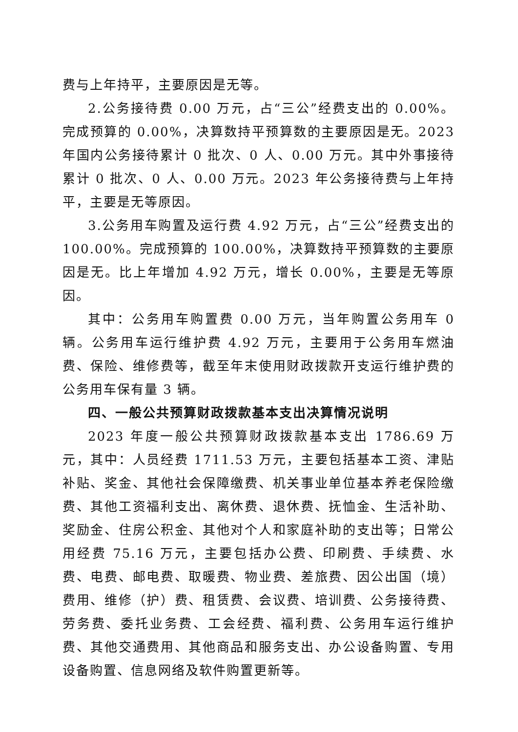费与上年持平，主要原因是无等。
2.公务接待费 0.00 万元，占“三公”经费支出的 0.00%。完成预算的 0.00%，决算数持平预算数的主要原因是无。2023 年国内公务接待累计 0 批次、0 人、0.00 万元。其中外事接待累计 0 批次、0 人、0.00 万元。2023 年公务接待费与上年持平，主要是无等原因。
3.公务用车购置及运行费 4.92 万元，占“三公”经费支出的 100.00%。完成预算的 100.00%，决算数持平预算数的主要原因是无。比上年增加 4.92 万元，增长 0.00%，主要是无等原因。
其中：公务用车购置费 0.00 万元，当年购置公务用车 0 辆。公务用车运行维护费 4.92 万元，主要用于公务用车燃油费、保险、维修费等，截至年末使用财政拨款开支运行维护费的公务用车保有量 3 辆。
四、一般公共预算财政拨款基本支出决算情况说明
2023 年度一般公共预算财政拨款基本支出 1786.69 万元，其中：人员经费 1711.53 万元，主要包括基本工资、津贴补贴、奖金、其他社会保障缴费、机关事业单位基本养老保险缴费、其他工资福利支出、离休费、退休费、抚恤金、生活补助、奖励金、住房公积金、其他对个人和家庭补助的支出等；日常公用经费 75.16 万元，主要包括办公费、印刷费、手续费、水费、电费、邮电费、取暖费、物业费、差旅费、因公出国（境）费用、维修（护）费、租赁费、会议费、培训费、公务接待费、劳务费、委托业务费、工会经费、福利费、公务用车运行维护费、其他交通费用、其他商品和服务支出、办公设备购置、专用设备购置、信息网络及软件购置更新等。